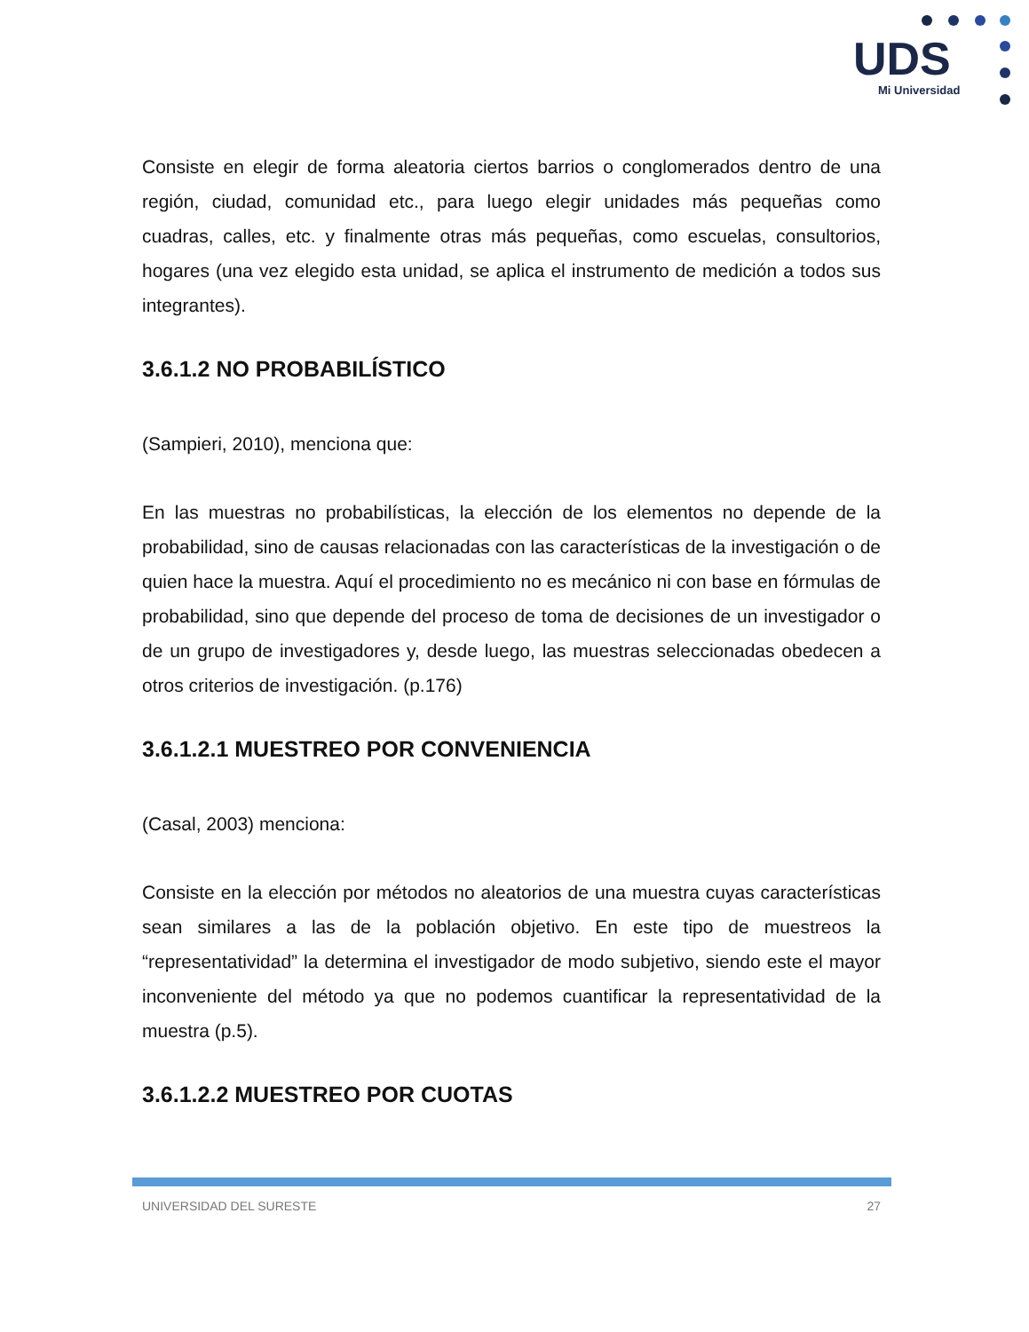UDS
Mi Universidad
Consiste en elegir de forma aleatoria ciertos barrios o conglomerados dentro de una región, ciudad, comunidad etc., para luego elegir unidades más pequeñas como cuadras, calles, etc. y finalmente otras más pequeñas, como escuelas, consultorios, hogares (una vez elegido esta unidad, se aplica el instrumento de medición a todos sus integrantes).
3.6.1.2 NO PROBABILÍSTICO
(Sampieri, 2010), menciona que:
En las muestras no probabilísticas, la elección de los elementos no depende de la probabilidad, sino de causas relacionadas con las características de la investigación o de quien hace la muestra. Aquí el procedimiento no es mecánico ni con base en fórmulas de probabilidad, sino que depende del proceso de toma de decisiones de un investigador o de un grupo de investigadores y, desde luego, las muestras seleccionadas obedecen a otros criterios de investigación. (p.176)
3.6.1.2.1 MUESTREO POR CONVENIENCIA
(Casal, 2003) menciona:
Consiste en la elección por métodos no aleatorios de una muestra cuyas características sean similares a las de la población objetivo. En este tipo de muestreos la “representatividad” la determina el investigador de modo subjetivo, siendo este el mayor inconveniente del método ya que no podemos cuantificar la representatividad de la muestra (p.5).
3.6.1.2.2 MUESTREO POR CUOTAS
UNIVERSIDAD DEL SURESTE 27